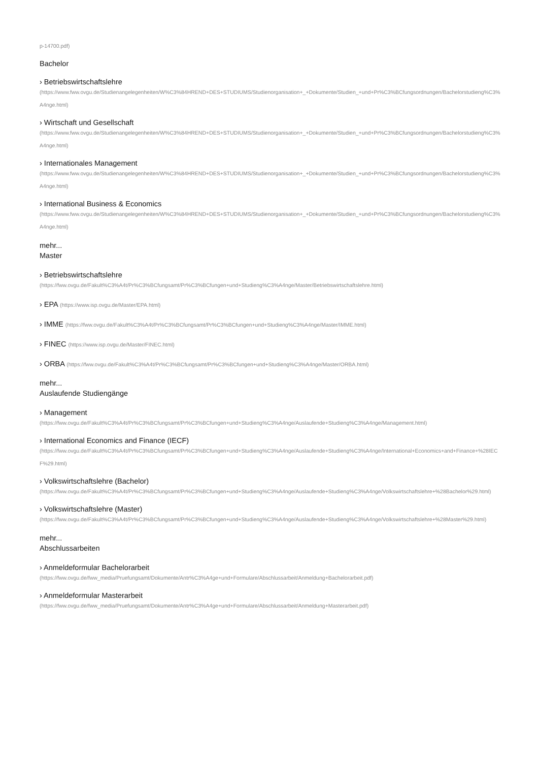p-14700.pdf)
Bachelor
› Betriebswirtschaftslehre
(https://www.fww.ovgu.de/Studienangelegenheiten/W%C3%84HREND+DES+STUDIUMS/Studienorganisation+_+Dokumente/Studien_+und+Pr%C3%BCfungsordnungen/Bachelorstudieng%C3%A4nge.html)
› Wirtschaft und Gesellschaft
(https://www.fww.ovgu.de/Studienangelegenheiten/W%C3%84HREND+DES+STUDIUMS/Studienorganisation+_+Dokumente/Studien_+und+Pr%C3%BCfungsordnungen/Bachelorstudieng%C3%A4nge.html)
› Internationales Management
(https://www.fww.ovgu.de/Studienangelegenheiten/W%C3%84HREND+DES+STUDIUMS/Studienorganisation+_+Dokumente/Studien_+und+Pr%C3%BCfungsordnungen/Bachelorstudieng%C3%A4nge.html)
› International Business & Economics
(https://www.fww.ovgu.de/Studienangelegenheiten/W%C3%84HREND+DES+STUDIUMS/Studienorganisation+_+Dokumente/Studien_+und+Pr%C3%BCfungsordnungen/Bachelorstudieng%C3%A4nge.html)
mehr...
Master
› Betriebswirtschaftslehre
(https://fww.ovgu.de/Fakult%C3%A4t/Pr%C3%BCfungsamt/Pr%C3%BCfungen+und+Studieng%C3%A4nge/Master/Betriebswirtschaftslehre.html)
› EPA (https://www.isp.ovgu.de/Master/EPA.html)
› IMME (https://fww.ovgu.de/Fakult%C3%A4t/Pr%C3%BCfungsamt/Pr%C3%BCfungen+und+Studieng%C3%A4nge/Master/IMME.html)
› FINEC (https://www.isp.ovgu.de/Master/FINEC.html)
› ORBA (https://fww.ovgu.de/Fakult%C3%A4t/Pr%C3%BCfungsamt/Pr%C3%BCfungen+und+Studieng%C3%A4nge/Master/ORBA.html)
mehr...
Auslaufende Studiengänge
› Management
(https://fww.ovgu.de/Fakult%C3%A4t/Pr%C3%BCfungsamt/Pr%C3%BCfungen+und+Studieng%C3%A4nge/Auslaufende+Studieng%C3%A4nge/Management.html)
› International Economics and Finance (IECF)
(https://fww.ovgu.de/Fakult%C3%A4t/Pr%C3%BCfungsamt/Pr%C3%BCfungen+und+Studieng%C3%A4nge/Auslaufende+Studieng%C3%A4nge/International+Economics+and+Finance+%28IECF%29.html)
› Volkswirtschaftslehre (Bachelor)
(https://fww.ovgu.de/Fakult%C3%A4t/Pr%C3%BCfungsamt/Pr%C3%BCfungen+und+Studieng%C3%A4nge/Auslaufende+Studieng%C3%A4nge/Volkswirtschaftslehre+%28Bachelor%29.html)
› Volkswirtschaftslehre (Master)
(https://fww.ovgu.de/Fakult%C3%A4t/Pr%C3%BCfungsamt/Pr%C3%BCfungen+und+Studieng%C3%A4nge/Auslaufende+Studieng%C3%A4nge/Volkswirtschaftslehre+%28Master%29.html)
mehr...
Abschlussarbeiten
› Anmeldeformular Bachelorarbeit
(https://fww.ovgu.de/fww_media/Pruefungsamt/Dokumente/Antr%C3%A4ge+und+Formulare/Abschlussarbeit/Anmeldung+Bachelorarbeit.pdf)
› Anmeldeformular Masterarbeit
(https://fww.ovgu.de/fww_media/Pruefungsamt/Dokumente/Antr%C3%A4ge+und+Formulare/Abschlussarbeit/Anmeldung+Masterarbeit.pdf)